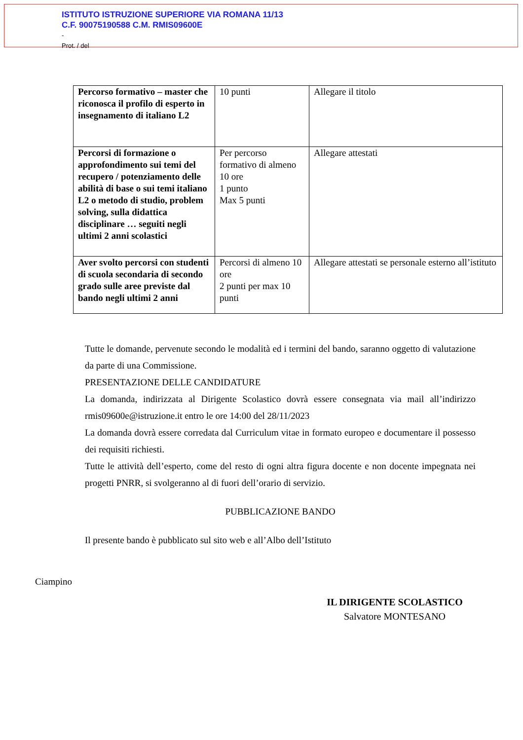ISTITUTO ISTRUZIONE SUPERIORE VIA ROMANA 11/13
C.F. 90075190588 C.M. RMIS09600E
-
Prot. / del
| Percorso formativo – master che riconosca il profilo di esperto in insegnamento di italiano L2 | 10 punti | Allegare il titolo |
| Percorsi di formazione o approfondimento sui temi del recupero / potenziamento delle abilità di base o sui temi italiano L2 o metodo di studio, problem solving, sulla didattica disciplinare … seguiti negli ultimi 2 anni scolastici | Per percorso formativo di almeno 10 ore 1 punto Max 5 punti | Allegare attestati |
| Aver svolto percorsi con studenti di scuola secondaria di secondo grado sulle aree previste dal bando negli ultimi 2 anni | Percorsi di almeno 10 ore 2 punti per max 10 punti | Allegare attestati se personale esterno all’istituto |
Tutte le domande, pervenute secondo le modalità ed i termini del bando, saranno oggetto di valutazione da parte di una Commissione.
PRESENTAZIONE DELLE CANDIDATURE
La domanda, indirizzata al Dirigente Scolastico dovrà essere consegnata via mail all’indirizzo rmis09600e@istruzione.it entro le ore 14:00 del 28/11/2023
La domanda dovrà essere corredata dal Curriculum vitae in formato europeo e documentare il possesso dei requisiti richiesti.
Tutte le attività dell’esperto, come del resto di ogni altra figura docente e non docente impegnata nei progetti PNRR, si svolgeranno al di fuori dell’orario di servizio.
PUBBLICAZIONE BANDO
Il presente bando è pubblicato sul sito web e all’Albo dell’Istituto
Ciampino
IL DIRIGENTE SCOLASTICO
Salvatore MONTESANO